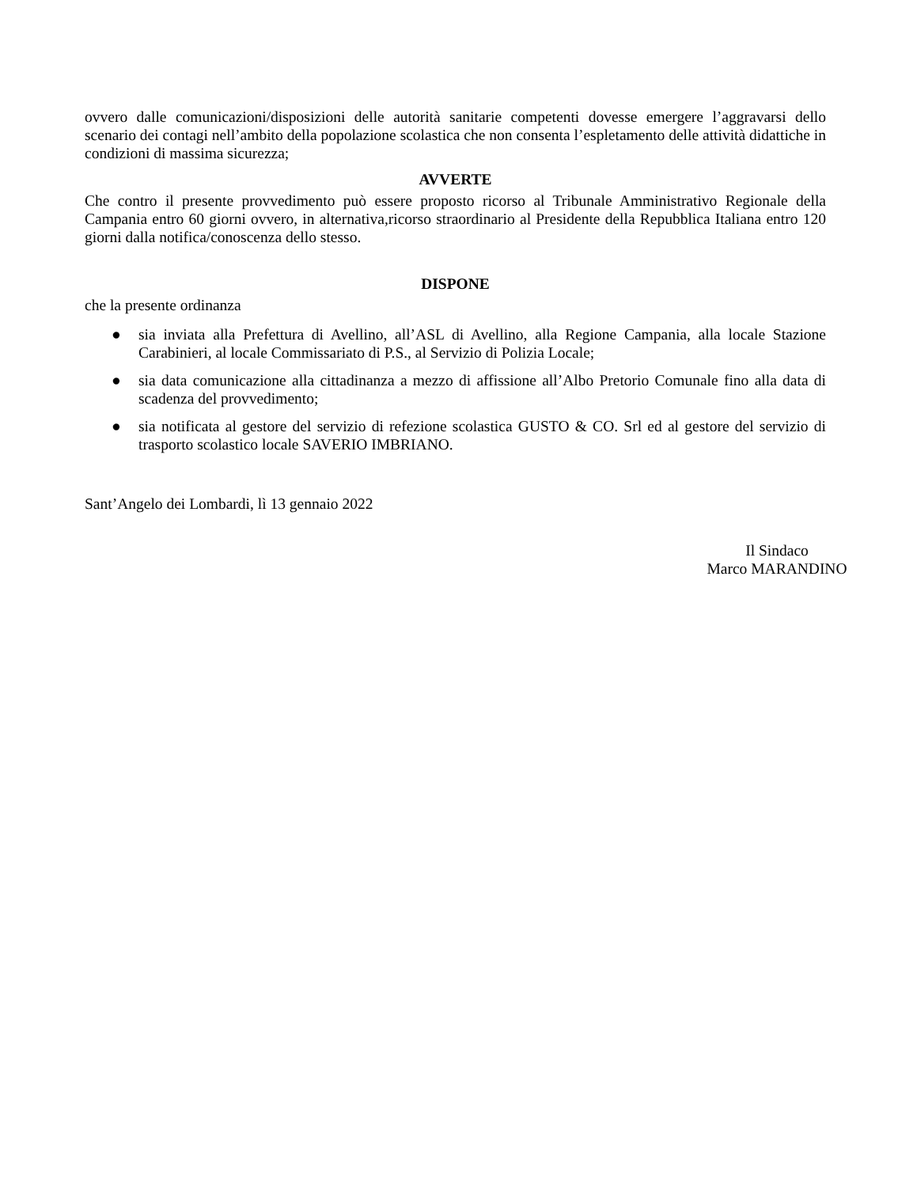ovvero dalle comunicazioni/disposizioni delle autorità sanitarie competenti dovesse emergere l’aggravarsi dello scenario dei contagi nell’ambito della popolazione scolastica che non consenta l’espletamento delle attività didattiche in condizioni di massima sicurezza;
AVVERTE
Che contro il presente provvedimento può essere proposto ricorso al Tribunale Amministrativo Regionale della Campania entro 60 giorni ovvero, in alternativa,ricorso straordinario al Presidente della Repubblica Italiana entro 120 giorni dalla notifica/conoscenza dello stesso.
DISPONE
che la presente ordinanza
● sia inviata alla Prefettura di Avellino, all’ASL di Avellino, alla Regione Campania, alla locale Stazione Carabinieri, al locale Commissariato di P.S., al Servizio di Polizia Locale;
● sia data comunicazione alla cittadinanza a mezzo di affissione all’Albo Pretorio Comunale fino alla data di scadenza del provvedimento;
● sia notificata al gestore del servizio di refezione scolastica GUSTO & CO. Srl ed al gestore del servizio di trasporto scolastico locale SAVERIO IMBRIANO.
Sant’Angelo dei Lombardi, lì 13 gennaio 2022
Il Sindaco
Marco MARANDINO